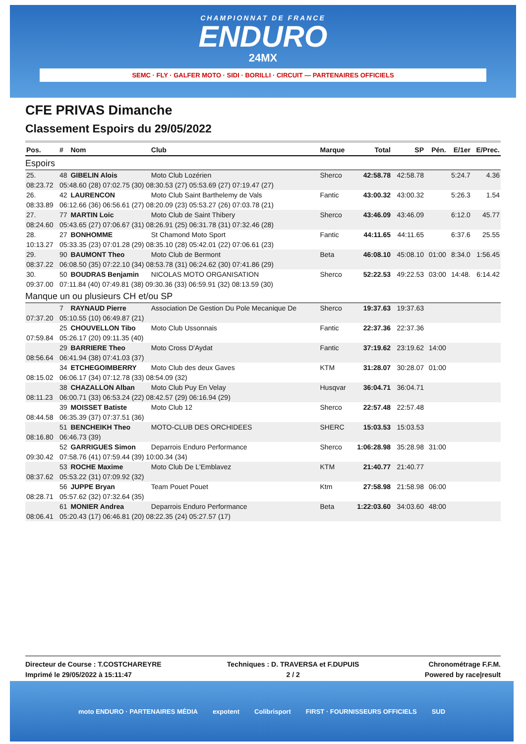CHAMPIONNAT DE FRANCE
ENDURO
24MX
SEMC · FLY · GALFER MOTO · SIDI · BORILLI · CIRCUIT — PARTENAIRES OFFICIELS
CFE PRIVAS Dimanche
Classement Espoirs du 29/05/2022
| Pos. | # | Nom | Club | Marque | Total | SP | Pén. | E/1er | E/Prec. |
| --- | --- | --- | --- | --- | --- | --- | --- | --- | --- |
| Espoirs | | | | | | | | | |
| 25. | 48 | GIBELIN Alois | Moto Club Lozérien | Sherco | 42:58.78 | 42:58.78 | | 5:24.7 | 4.36 |
| 08:23.72 | 05:48.60 (28) 07:02.75 (30) 08:30.53 (27) 05:53.69 (27) 07:19.47 (27) | | | | | | | | |
| 26. | 42 | LAURENCON | Moto Club Saint Barthelemy de Vals | Fantic | 43:00.32 | 43:00.32 | | 5:26.3 | 1.54 |
| 08:33.89 | 06:12.66 (36) 06:56.61 (27) 08:20.09 (23) 05:53.27 (26) 07:03.78 (21) | | | | | | | | |
| 27. | 77 | MARTIN Loic | Moto Club de Saint Thibery | Sherco | 43:46.09 | 43:46.09 | | 6:12.0 | 45.77 |
| 08:24.60 | 05:43.65 (27) 07:06.67 (31) 08:26.91 (25) 06:31.78 (31) 07:32.46 (28) | | | | | | | | |
| 28. | 27 | BONHOMME | St Chamond Moto Sport | Fantic | 44:11.65 | 44:11.65 | | 6:37.6 | 25.55 |
| 10:13.27 | 05:33.35 (23) 07:01.28 (29) 08:35.10 (28) 05:42.01 (22) 07:06.61 (23) | | | | | | | | |
| 29. | 90 | BAUMONT Theo | Moto Club de Bermont | Beta | 46:08.10 | 45:08.10 | 01:00 | 8:34.0 | 1:56.45 |
| 08:37.22 | 06:08.50 (35) 07:22.10 (34) 08:53.78 (31) 06:24.62 (30) 07:41.86 (29) | | | | | | | | |
| 30. | 50 | BOUDRAS Benjamin | NICOLAS MOTO ORGANISATION | Sherco | 52:22.53 | 49:22.53 | 03:00 | 14:48. | 6:14.42 |
| 09:37.00 | 07:11.84 (40) 07:49.81 (38) 09:30.36 (33) 06:59.91 (32) 08:13.59 (30) | | | | | | | | |
| Manque un ou plusieurs CH et/ou SP | | | | | | | | | |
| | 7 | RAYNAUD Pierre | Association De Gestion Du Pole Mecanique De | Sherco | 19:37.63 | 19:37.63 | | | |
| 07:37.20 | 05:10.55 (10) 06:49.87 (21) | | | | | | | | |
| | 25 | CHOUVELLON Tibo | Moto Club Ussonnais | Fantic | 22:37.36 | 22:37.36 | | | |
| 07:59.84 | 05:26.17 (20) 09:11.35 (40) | | | | | | | | |
| | 29 | BARRIERE Theo | Moto Cross D'Aydat | Fantic | 37:19.62 | 23:19.62 | 14:00 | | |
| 08:56.64 | 06:41.94 (38) 07:41.03 (37) | | | | | | | | |
| | 34 | ETCHEGOIMBERRY | Moto Club des deux Gaves | KTM | 31:28.07 | 30:28.07 | 01:00 | | |
| 08:15.02 | 06:06.17 (34) 07:12.78 (33) 08:54.09 (32) | | | | | | | | |
| | 38 | CHAZALLON Alban | Moto Club Puy En Velay | Husqvar | 36:04.71 | 36:04.71 | | | |
| 08:11.23 | 06:00.71 (33) 06:53.24 (22) 08:42.57 (29) 06:16.94 (29) | | | | | | | | |
| | 39 | MOISSET Batiste | Moto Club 12 | Sherco | 22:57.48 | 22:57.48 | | | |
| 08:44.58 | 06:35.39 (37) 07:37.51 (36) | | | | | | | | |
| | 51 | BENCHEIKH Theo | MOTO-CLUB DES ORCHIDEES | SHERC | 15:03.53 | 15:03.53 | | | |
| 08:16.80 | 06:46.73 (39) | | | | | | | | |
| | 52 | GARRIGUES Simon | Deparrois Enduro Performance | Sherco | 1:06:28.98 | 35:28.98 | 31:00 | | |
| 09:30.42 | 07:58.76 (41) 07:59.44 (39) 10:00.34 (34) | | | | | | | | |
| | 53 | ROCHE Maxime | Moto Club De L'Emblavez | KTM | 21:40.77 | 21:40.77 | | | |
| 08:37.62 | 05:53.22 (31) 07:09.92 (32) | | | | | | | | |
| | 56 | JUPPE Bryan | Team Pouet Pouet | Ktm | 27:58.98 | 21:58.98 | 06:00 | | |
| 08:28.71 | 05:57.62 (32) 07:32.64 (35) | | | | | | | | |
| | 61 | MONIER Andrea | Deparrois Enduro Performance | Beta | 1:22:03.60 | 34:03.60 | 48:00 | | |
| 08:06.41 | 05:20.43 (17) 06:46.81 (20) 08:22.35 (24) 05:27.57 (17) | | | | | | | | |
Directeur de Course : T.COSTCHAREYRE
Imprimé le 29/05/2022 à 15:11:47
Techniques : D. TRAVERSA et F.DUPUIS
2 / 2
Chronométrage F.F.M.
Powered by race|result
moto ENDURO · PARTENAIRES MÉDIA expotent Colibrisport FIRST · FOURNISSEURS OFFICIELS SUD